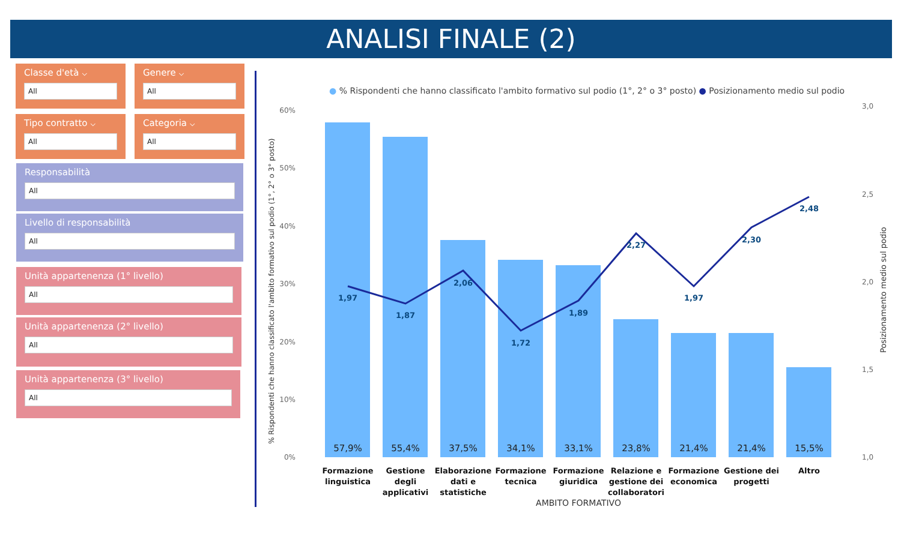ANALISI FINALE (2)
Classe d'età ⌵
All
Genere ⌵
All
Tipo contratto ⌵
All
Categoria ⌵
All
Responsabilità
All
Livello di responsabilità
All
Unità appartenenza (1° livello)
All
Unità appartenenza (2° livello)
All
Unità appartenenza (3° livello)
All
● % Rispondenti che hanno classificato l'ambito formativo sul podio (1°, 2° o 3° posto) ● Posizionamento medio sul podio
60%
50%
40%
30%
20%
10%
0%
3,0
2,5
2,0
1,5
1,0
% Rispondenti che hanno classificato l'ambito formativo sul podio (1°, 2° o 3° posto)
Posizionamento medio sul podio
57,9%
55,4%
37,5%
34,1%
33,1%
23,8%
21,4%
21,4%
15,5%
1,97
1,87
2,06
1,72
1,89
2,27
1,97
2,30
2,48
Formazione
linguistica
Gestione
degli
applicativi
Elaborazione
dati e
statistiche
Formazione
tecnica
Formazione
giuridica
Relazione e
gestione dei
collaboratori
Formazione
economica
Gestione dei
progetti
Altro
AMBITO FORMATIVO